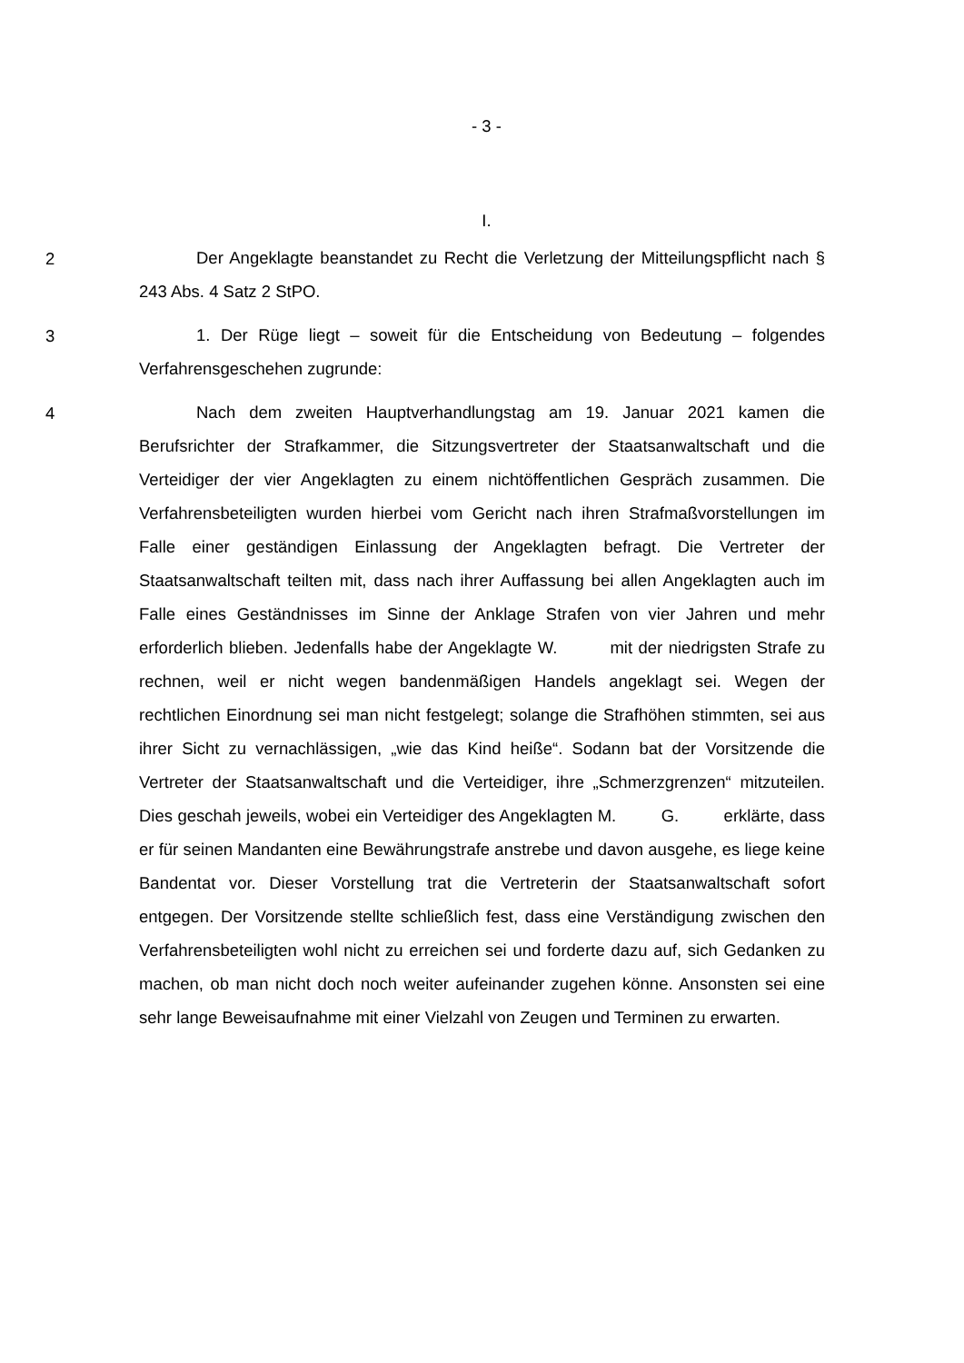- 3 -
I.
2
Der Angeklagte beanstandet zu Recht die Verletzung der Mitteilungspflicht nach § 243 Abs. 4 Satz 2 StPO.
3
1. Der Rüge liegt – soweit für die Entscheidung von Bedeutung – folgendes Verfahrensgeschehen zugrunde:
4
Nach dem zweiten Hauptverhandlungstag am 19. Januar 2021 kamen die Berufsrichter der Strafkammer, die Sitzungsvertreter der Staatsanwaltschaft und die Verteidiger der vier Angeklagten zu einem nichtöffentlichen Gespräch zusammen. Die Verfahrensbeteiligten wurden hierbei vom Gericht nach ihren Strafmaßvorstellungen im Falle einer geständigen Einlassung der Angeklagten befragt. Die Vertreter der Staatsanwaltschaft teilten mit, dass nach ihrer Auffassung bei allen Angeklagten auch im Falle eines Geständnisses im Sinne der Anklage Strafen von vier Jahren und mehr erforderlich blieben. Jedenfalls habe der Angeklagte W. mit der niedrigsten Strafe zu rechnen, weil er nicht wegen bandenmäßigen Handels angeklagt sei. Wegen der rechtlichen Einordnung sei man nicht festgelegt; solange die Strafhöhen stimmten, sei aus ihrer Sicht zu vernachlässigen, „wie das Kind heiße“. Sodann bat der Vorsitzende die Vertreter der Staatsanwaltschaft und die Verteidiger, ihre „Schmerzgrenzen“ mitzuteilen. Dies geschah jeweils, wobei ein Verteidiger des Angeklagten M. G. erklärte, dass er für seinen Mandanten eine Bewährungstrafe anstrebe und davon ausgehe, es liege keine Bandentat vor. Dieser Vorstellung trat die Vertreterin der Staatsanwaltschaft sofort entgegen. Der Vorsitzende stellte schließlich fest, dass eine Verständigung zwischen den Verfahrensbeteiligten wohl nicht zu erreichen sei und forderte dazu auf, sich Gedanken zu machen, ob man nicht doch noch weiter aufeinander zugehen könne. Ansonsten sei eine sehr lange Beweisaufnahme mit einer Vielzahl von Zeugen und Terminen zu erwarten.